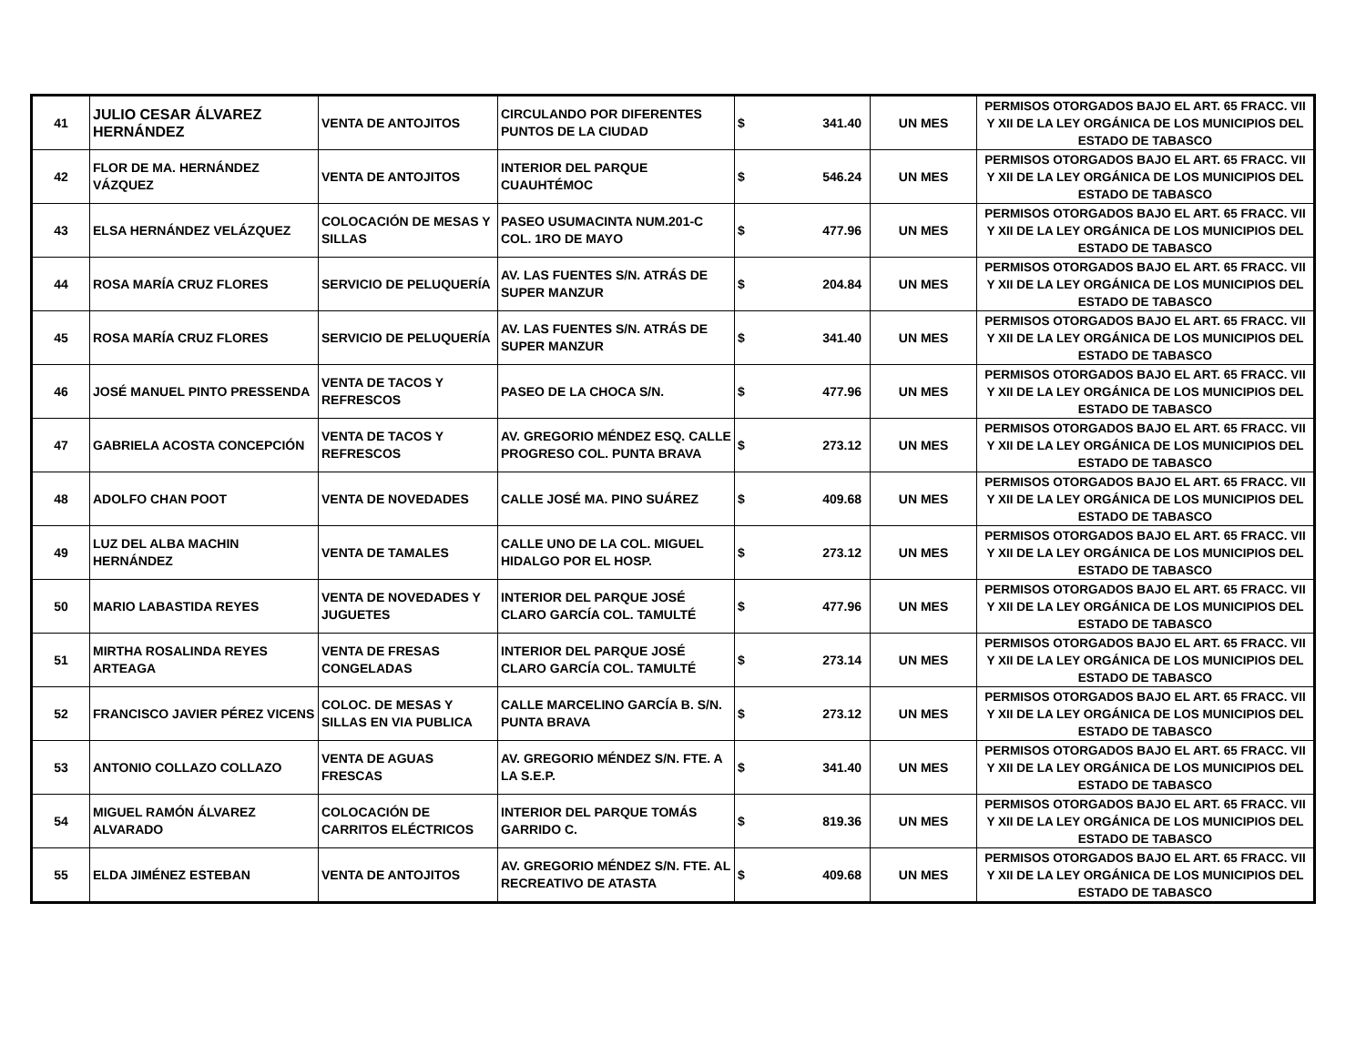| 41 | JULIO CESAR ÁLVAREZ HERNÁNDEZ | VENTA DE ANTOJITOS | CIRCULANDO POR DIFERENTES PUNTOS DE LA CIUDAD | $ 341.40 | UN MES | PERMISOS OTORGADOS BAJO EL ART. 65 FRACC. VII Y XII DE LA LEY ORGÁNICA DE LOS MUNICIPIOS DEL ESTADO DE TABASCO |
| 42 | FLOR DE MA. HERNÁNDEZ VÁZQUEZ | VENTA DE ANTOJITOS | INTERIOR DEL PARQUE CUAUHTÉMOC | $ 546.24 | UN MES | PERMISOS OTORGADOS BAJO EL ART. 65 FRACC. VII Y XII DE LA LEY ORGÁNICA DE LOS MUNICIPIOS DEL ESTADO DE TABASCO |
| 43 | ELSA HERNÁNDEZ VELÁZQUEZ | COLOCACIÓN DE MESAS Y SILLAS | PASEO USUMACINTA NUM.201-C COL. 1RO DE MAYO | $ 477.96 | UN MES | PERMISOS OTORGADOS BAJO EL ART. 65 FRACC. VII Y XII DE LA LEY ORGÁNICA DE LOS MUNICIPIOS DEL ESTADO DE TABASCO |
| 44 | ROSA MARÍA CRUZ FLORES | SERVICIO DE PELUQUERÍA | AV. LAS FUENTES S/N. ATRÁS DE SUPER MANZUR | $ 204.84 | UN MES | PERMISOS OTORGADOS BAJO EL ART. 65 FRACC. VII Y XII DE LA LEY ORGÁNICA DE LOS MUNICIPIOS DEL ESTADO DE TABASCO |
| 45 | ROSA MARÍA CRUZ FLORES | SERVICIO DE PELUQUERÍA | AV. LAS FUENTES S/N. ATRÁS DE SUPER MANZUR | $ 341.40 | UN MES | PERMISOS OTORGADOS BAJO EL ART. 65 FRACC. VII Y XII DE LA LEY ORGÁNICA DE LOS MUNICIPIOS DEL ESTADO DE TABASCO |
| 46 | JOSÉ MANUEL PINTO PRESSENDA | VENTA DE TACOS Y REFRESCOS | PASEO DE LA CHOCA S/N. | $ 477.96 | UN MES | PERMISOS OTORGADOS BAJO EL ART. 65 FRACC. VII Y XII DE LA LEY ORGÁNICA DE LOS MUNICIPIOS DEL ESTADO DE TABASCO |
| 47 | GABRIELA ACOSTA CONCEPCIÓN | VENTA DE TACOS Y REFRESCOS | AV. GREGORIO MÉNDEZ ESQ. CALLE PROGRESO COL. PUNTA BRAVA | $ 273.12 | UN MES | PERMISOS OTORGADOS BAJO EL ART. 65 FRACC. VII Y XII DE LA LEY ORGÁNICA DE LOS MUNICIPIOS DEL ESTADO DE TABASCO |
| 48 | ADOLFO CHAN POOT | VENTA DE NOVEDADES | CALLE JOSÉ MA. PINO SUÁREZ | $ 409.68 | UN MES | PERMISOS OTORGADOS BAJO EL ART. 65 FRACC. VII Y XII DE LA LEY ORGÁNICA DE LOS MUNICIPIOS DEL ESTADO DE TABASCO |
| 49 | LUZ DEL ALBA MACHIN HERNÁNDEZ | VENTA DE TAMALES | CALLE UNO DE LA COL. MIGUEL HIDALGO POR EL HOSP. | $ 273.12 | UN MES | PERMISOS OTORGADOS BAJO EL ART. 65 FRACC. VII Y XII DE LA LEY ORGÁNICA DE LOS MUNICIPIOS DEL ESTADO DE TABASCO |
| 50 | MARIO LABASTIDA REYES | VENTA DE NOVEDADES Y JUGUETES | INTERIOR DEL PARQUE JOSÉ CLARO GARCÍA COL. TAMULTÉ | $ 477.96 | UN MES | PERMISOS OTORGADOS BAJO EL ART. 65 FRACC. VII Y XII DE LA LEY ORGÁNICA DE LOS MUNICIPIOS DEL ESTADO DE TABASCO |
| 51 | MIRTHA ROSALINDA REYES ARTEAGA | VENTA DE FRESAS CONGELADAS | INTERIOR DEL PARQUE JOSÉ CLARO GARCÍA COL. TAMULTÉ | $ 273.14 | UN MES | PERMISOS OTORGADOS BAJO EL ART. 65 FRACC. VII Y XII DE LA LEY ORGÁNICA DE LOS MUNICIPIOS DEL ESTADO DE TABASCO |
| 52 | FRANCISCO JAVIER PÉREZ VICENS | COLOC. DE MESAS Y SILLAS EN VIA PUBLICA | CALLE MARCELINO GARCÍA B. S/N. PUNTA BRAVA | $ 273.12 | UN MES | PERMISOS OTORGADOS BAJO EL ART. 65 FRACC. VII Y XII DE LA LEY ORGÁNICA DE LOS MUNICIPIOS DEL ESTADO DE TABASCO |
| 53 | ANTONIO COLLAZO COLLAZO | VENTA DE AGUAS FRESCAS | AV. GREGORIO MÉNDEZ S/N. FTE. A LA S.E.P. | $ 341.40 | UN MES | PERMISOS OTORGADOS BAJO EL ART. 65 FRACC. VII Y XII DE LA LEY ORGÁNICA DE LOS MUNICIPIOS DEL ESTADO DE TABASCO |
| 54 | MIGUEL RAMÓN ÁLVAREZ ALVARADO | COLOCACIÓN DE CARRITOS ELÉCTRICOS | INTERIOR DEL PARQUE TOMÁS GARRIDO C. | $ 819.36 | UN MES | PERMISOS OTORGADOS BAJO EL ART. 65 FRACC. VII Y XII DE LA LEY ORGÁNICA DE LOS MUNICIPIOS DEL ESTADO DE TABASCO |
| 55 | ELDA JIMÉNEZ ESTEBAN | VENTA DE ANTOJITOS | AV. GREGORIO MÉNDEZ S/N. FTE. AL RECREATIVO DE ATASTA | $ 409.68 | UN MES | PERMISOS OTORGADOS BAJO EL ART. 65 FRACC. VII Y XII DE LA LEY ORGÁNICA DE LOS MUNICIPIOS DEL ESTADO DE TABASCO |